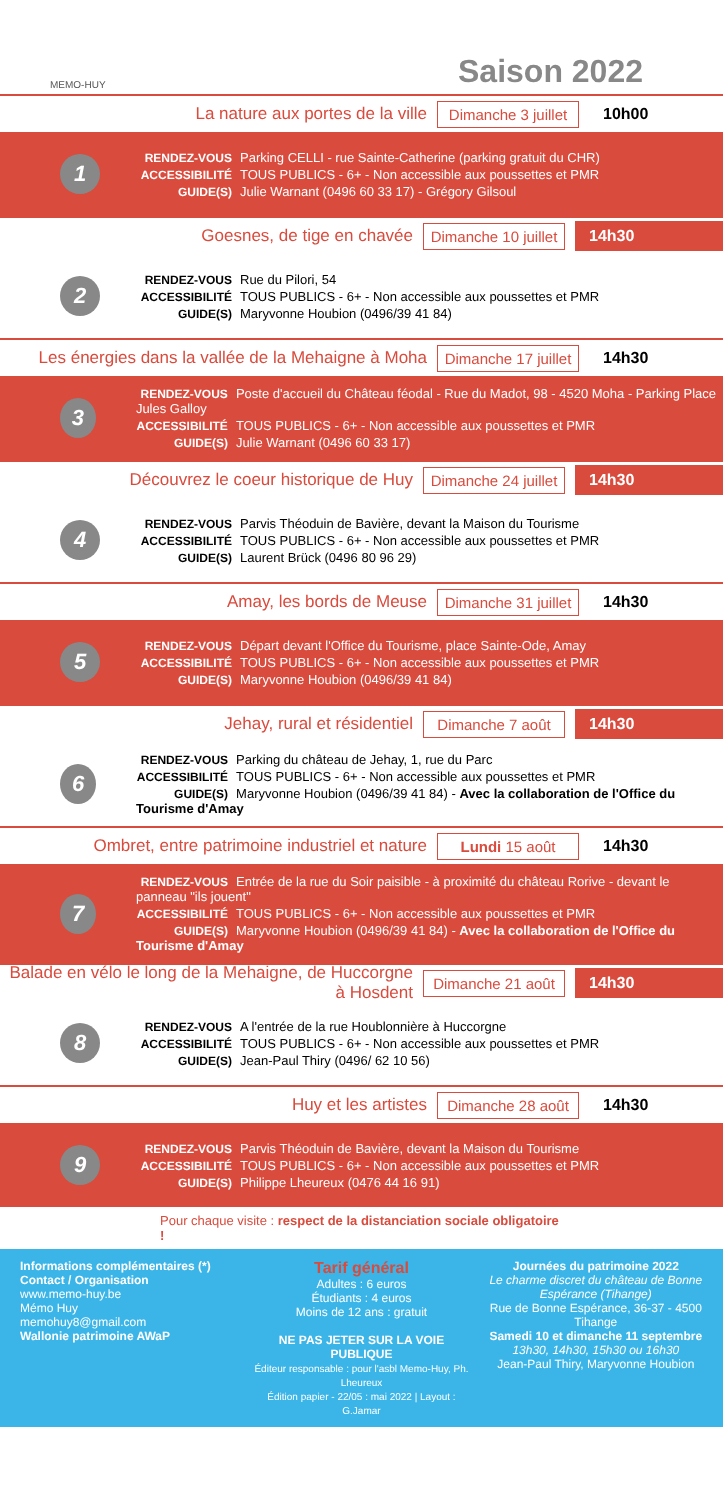MEMO-HUY
Saison 2022
La nature aux portes de la ville
Dimanche 3 juillet
10h00
1
RENDEZ-VOUS Parking CELLI - rue Sainte-Catherine (parking gratuit du CHR)
ACCESSIBILITÉ TOUS PUBLICS - 6+ - Non accessible aux poussettes et PMR
GUIDE(S) Julie Warnant (0496 60 33 17) - Grégory Gilsoul
Goesnes, de tige en chavée
Dimanche 10 juillet
14h30
2
RENDEZ-VOUS Rue du Pilori, 54
ACCESSIBILITÉ TOUS PUBLICS - 6+ - Non accessible aux poussettes et PMR
GUIDE(S) Maryvonne Houbion (0496/39 41 84)
Les énergies dans la vallée de la Mehaigne à Moha
Dimanche 17 juillet
14h30
3
RENDEZ-VOUS Poste d'accueil du Château féodal - Rue du Madot, 98 - 4520 Moha - Parking Place Jules Galloy
ACCESSIBILITÉ TOUS PUBLICS - 6+ - Non accessible aux poussettes et PMR
GUIDE(S) Julie Warnant (0496 60 33 17)
Découvrez le coeur historique de Huy
Dimanche 24 juillet
14h30
4
RENDEZ-VOUS Parvis Théoduin de Bavière, devant la Maison du Tourisme
ACCESSIBILITÉ TOUS PUBLICS - 6+ - Non accessible aux poussettes et PMR
GUIDE(S) Laurent Brück (0496 80 96 29)
Amay, les bords de Meuse
Dimanche 31 juillet
14h30
5
RENDEZ-VOUS Départ devant l'Office du Tourisme, place Sainte-Ode, Amay
ACCESSIBILITÉ TOUS PUBLICS - 6+ - Non accessible aux poussettes et PMR
GUIDE(S) Maryvonne Houbion (0496/39 41 84)
Jehay, rural et résidentiel
Dimanche 7 août 14h30
6
RENDEZ-VOUS Parking du château de Jehay, 1, rue du Parc
ACCESSIBILITÉ TOUS PUBLICS - 6+ - Non accessible aux poussettes et PMR
GUIDE(S) Maryvonne Houbion (0496/39 41 84) - Avec la collaboration de l'Office du Tourisme d'Amay
Ombret, entre patrimoine industriel et nature
Lundi 15 août
14h30
7
RENDEZ-VOUS Entrée de la rue du Soir paisible - à proximité du château Rorive - devant le panneau "ils jouent"
ACCESSIBILITÉ TOUS PUBLICS - 6+ - Non accessible aux poussettes et PMR
GUIDE(S) Maryvonne Houbion (0496/39 41 84) - Avec la collaboration de l'Office du Tourisme d'Amay
Balade en vélo le long de la Mehaigne, de Huccorgne à Hosdent
Dimanche 21 août
14h30
8
RENDEZ-VOUS A l'entrée de la rue Houblonnière à Huccorgne
ACCESSIBILITÉ TOUS PUBLICS - 6+ - Non accessible aux poussettes et PMR
GUIDE(S) Jean-Paul Thiry (0496/ 62 10 56)
Huy et les artistes
Dimanche 28 août
14h30
9
RENDEZ-VOUS Parvis Théoduin de Bavière, devant la Maison du Tourisme
ACCESSIBILITÉ TOUS PUBLICS - 6+ - Non accessible aux poussettes et PMR
GUIDE(S) Philippe Lheureux (0476 44 16 91)
Pour chaque visite : respect de la distanciation sociale obligatoire !
Informations complémentaires (*)
Contact / Organisation
www.memo-huy.be
Mémo Huy
memohuy8@gmail.com
Wallonie patrimoine AWaP
Tarif général
Adultes : 6 euros
Étudiants : 4 euros
Moins de 12 ans : gratuit
NE PAS JETER SUR LA VOIE PUBLIQUE
Éditeur responsable : pour l'asbl Memo-Huy, Ph. Lheureux
Édition papier - 22/05 : mai 2022 | Layout : G.Jamar
Journées du patrimoine 2022
Le charme discret du château de Bonne Espérance (Tihange)
Rue de Bonne Espérance, 36-37 - 4500 Tihange
Samedi 10 et dimanche 11 septembre
13h30, 14h30, 15h30 ou 16h30
Jean-Paul Thiry, Maryvonne Houbion